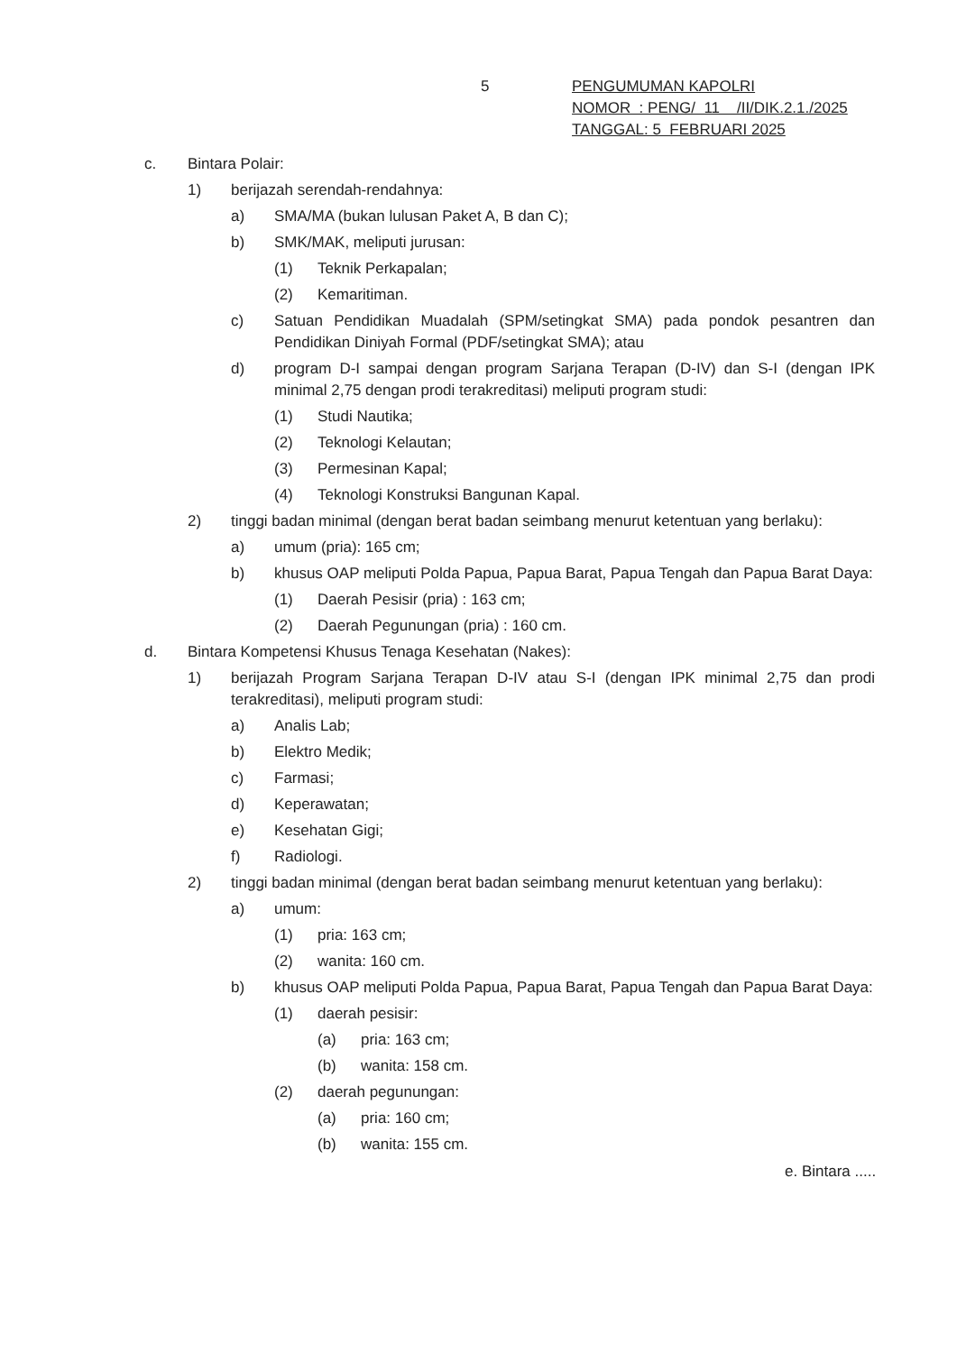5
PENGUMUMAN KAPOLRI
NOMOR : PENG/ 11 /II/DIK.2.1./2025
TANGGAL: 5 FEBRUARI 2025
c. Bintara Polair:
1) berijazah serendah-rendahnya:
a) SMA/MA (bukan lulusan Paket A, B dan C);
b) SMK/MAK, meliputi jurusan:
(1) Teknik Perkapalan;
(2) Kemaritiman.
c) Satuan Pendidikan Muadalah (SPM/setingkat SMA) pada pondok pesantren dan Pendidikan Diniyah Formal (PDF/setingkat SMA); atau
d) program D-I sampai dengan program Sarjana Terapan (D-IV) dan S-I (dengan IPK minimal 2,75 dengan prodi terakreditasi) meliputi program studi:
(1) Studi Nautika;
(2) Teknologi Kelautan;
(3) Permesinan Kapal;
(4) Teknologi Konstruksi Bangunan Kapal.
2) tinggi badan minimal (dengan berat badan seimbang menurut ketentuan yang berlaku):
a) umum (pria): 165 cm;
b) khusus OAP meliputi Polda Papua, Papua Barat, Papua Tengah dan Papua Barat Daya:
(1) Daerah Pesisir (pria) : 163 cm;
(2) Daerah Pegunungan (pria) : 160 cm.
d. Bintara Kompetensi Khusus Tenaga Kesehatan (Nakes):
1) berijazah Program Sarjana Terapan D-IV atau S-I (dengan IPK minimal 2,75 dan prodi terakreditasi), meliputi program studi:
a) Analis Lab;
b) Elektro Medik;
c) Farmasi;
d) Keperawatan;
e) Kesehatan Gigi;
f) Radiologi.
2) tinggi badan minimal (dengan berat badan seimbang menurut ketentuan yang berlaku):
a) umum:
(1) pria: 163 cm;
(2) wanita: 160 cm.
b) khusus OAP meliputi Polda Papua, Papua Barat, Papua Tengah dan Papua Barat Daya:
(1) daerah pesisir:
(a) pria: 163 cm;
(b) wanita: 158 cm.
(2) daerah pegunungan:
(a) pria: 160 cm;
(b) wanita: 155 cm.
e. Bintara .....